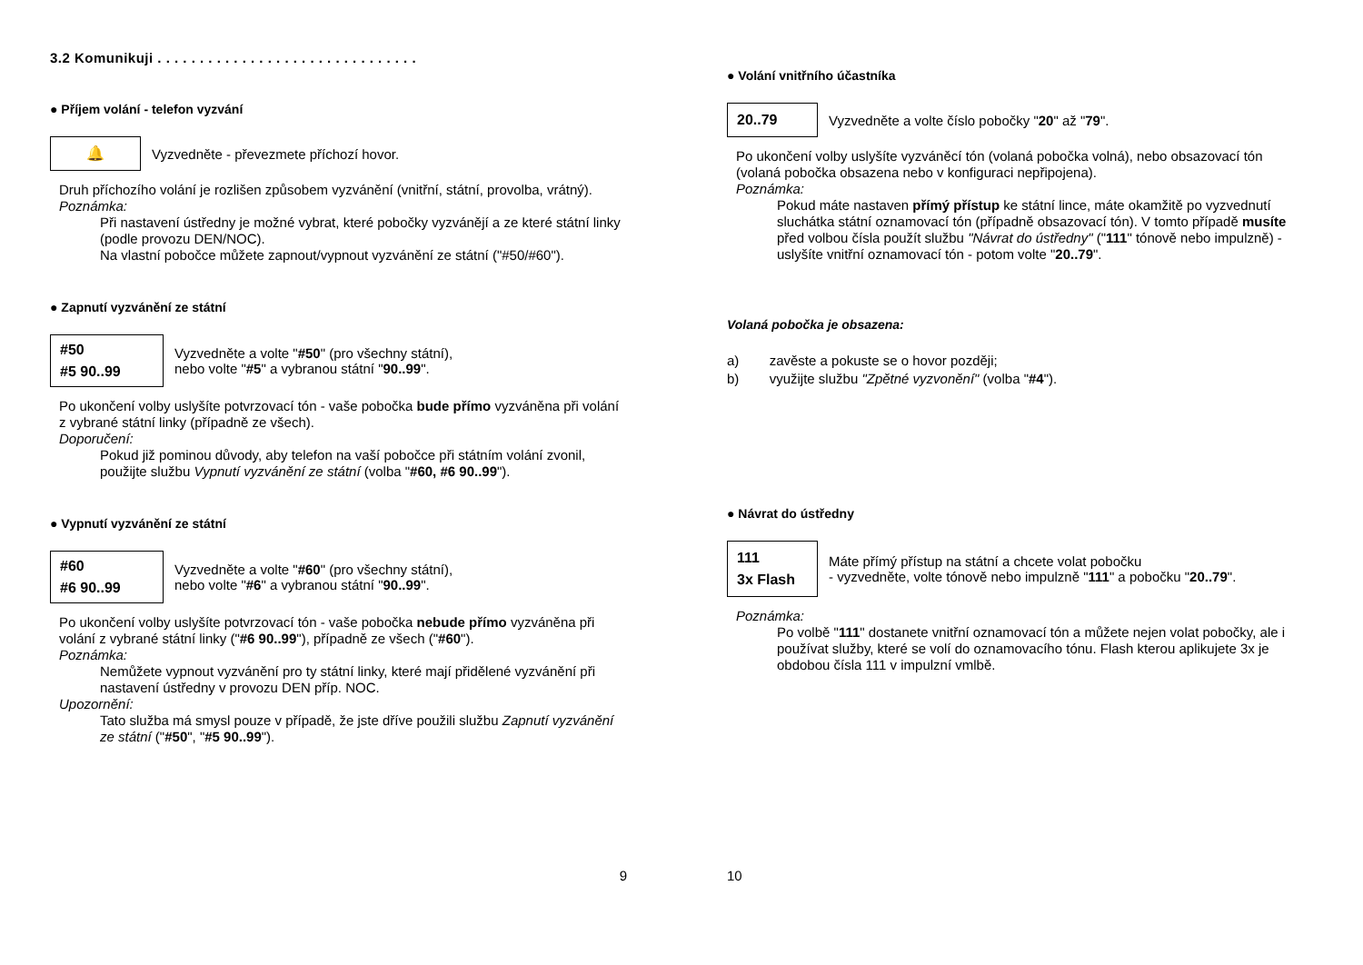3.2 Komunikuji . . . . . . . . . . . . . . . . . . . . . . . . . . . . . . .
● Příjem volání - telefon vyzvání
🔔
Vyzvedněte - převezmete příchozí hovor.
Druh příchozího volání je rozlišen způsobem vyzvánění (vnitřní, státní, provolba, vrátný).
Poznámka:
Při nastavení ústředny je možné vybrat, které pobočky vyzvánějí a ze které státní linky (podle provozu DEN/NOC).
Na vlastní pobočce můžete zapnout/vypnout vyzvánění ze státní ("#50/#60").
● Zapnutí vyzvánění ze státní
#50
#5 90..99
Vyzvedněte a volte "#50" (pro všechny státní),
nebo volte "#5" a vybranou státní "90..99".
Po ukončení volby uslyšíte potvrzovací tón - vaše pobočka bude přímo vyzváněna při volání z vybrané státní linky (případně ze všech).
Doporučení:
Pokud již pominou důvody, aby telefon na vaší pobočce při státním volání zvonil, použijte službu Vypnutí vyzvánění ze státní (volba "#60, #6 90..99").
● Vypnutí vyzvánění ze státní
#60
#6 90..99
Vyzvedněte a volte "#60" (pro všechny státní),
nebo volte "#6" a vybranou státní "90..99".
Po ukončení volby uslyšíte potvrzovací tón - vaše pobočka nebude přímo vyzváněna při volání z vybrané státní linky ("#6 90..99"), případně ze všech ("#60").
Poznámka:
Nemůžete vypnout vyzvánění pro ty státní linky, které mají přidělené vyzvánění při nastavení ústředny v provozu DEN příp. NOC.
Upozornění:
Tato služba má smysl pouze v případě, že jste dříve použili službu Zapnutí vyzvánění ze státní ("#50", "#5 90..99").
9
● Volání vnitřního účastníka
20..79
Vyzvedněte a volte číslo pobočky "20" až "79".
Po ukončení volby uslyšíte vyzváněcí tón (volaná pobočka volná), nebo obsazovací tón (volaná pobočka obsazena nebo v konfiguraci nepřipojena).
Poznámka:
Pokud máte nastaven přímý přístup ke státní lince, máte okamžitě po vyzvednutí sluchátka státní oznamovací tón (případně obsazovací tón). V tomto případě musíte před volbou čísla použít službu "Návrat do ústředny" ("111" tónově nebo impulzně) - uslyšíte vnitřní oznamovací tón - potom volte "20..79".
Volaná pobočka je obsazena:
a) zavěste a pokuste se o hovor později;
b) využijte službu "Zpětné vyzvonění" (volba "#4").
● Návrat do ústředny
111
3x Flash
Máte přímý přístup na státní a chcete volat pobočku
- vyzvedněte, volte tónově nebo impulzně "111" a pobočku "20..79".
Poznámka:
Po volbě "111" dostanete vnitřní oznamovací tón a můžete nejen volat pobočky, ale i používat služby, které se volí do oznamovacího tónu. Flash kterou aplikujete 3x je obdobou čísla 111 v impulzní vmlbě.
10